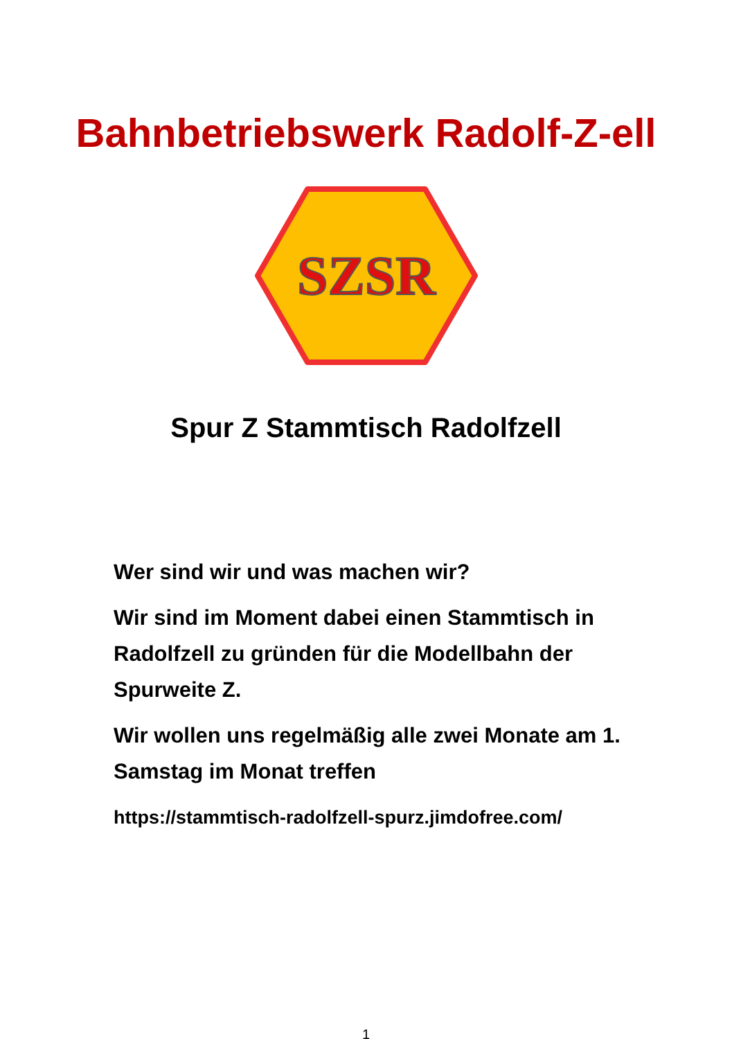Bahnbetriebswerk Radolf-Z-ell
SZSR
Spur Z Stammtisch Radolfzell
Wer sind wir und was machen wir?
Wir sind im Moment dabei einen Stammtisch in Radolfzell zu gründen für die Modellbahn der Spurweite Z.
Wir wollen uns regelmäßig alle zwei Monate am 1. Samstag im Monat treffen
https://stammtisch-radolfzell-spurz.jimdofree.com/
1